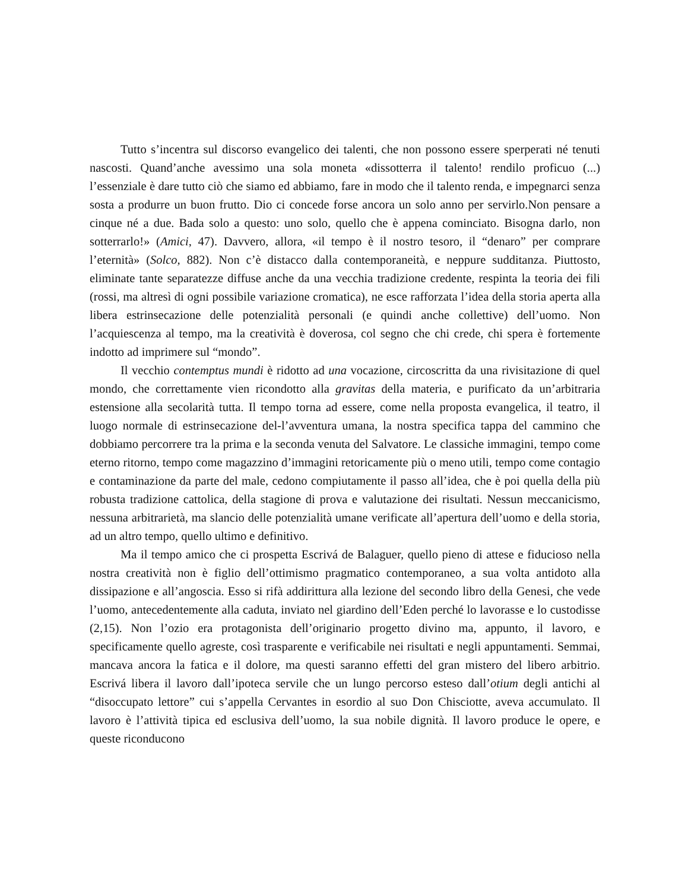Tutto s’incentra sul discorso evangelico dei talenti, che non possono essere sperperati né tenuti nascosti. Quand’anche avessimo una sola moneta «dissotterra il talento! rendilo proficuo (...) l’essenziale è dare tutto ciò che siamo ed abbiamo, fare in modo che il talento renda, e impegnarci senza sosta a produrre un buon frutto. Dio ci concede forse ancora un solo anno per servirlo.Non pensare a cinque né a due. Bada solo a questo: uno solo, quello che è appena cominciato. Bisogna darlo, non sotterrarlo!» (Amici, 47). Davvero, allora, «il tempo è il nostro tesoro, il “denaro” per comprare l’eternità» (Solco, 882). Non c’è distacco dalla contemporaneità, e neppure sudditanza. Piuttosto, eliminate tante separatezze diffuse anche da una vecchia tradizione credente, respinta la teoria dei fili (rossi, ma altresì di ogni possibile variazione cromatica), ne esce rafforzata l’idea della storia aperta alla libera estrinsecazione delle potenzialità personali (e quindi anche collettive) dell’uomo. Non l’acquiescenza al tempo, ma la creatività è doverosa, col segno che chi crede, chi spera è fortemente indotto ad imprimere sul “mondo”.
Il vecchio contemptus mundi è ridotto ad una vocazione, circoscritta da una rivisitazione di quel mondo, che correttamente vien ricondotto alla gravitas della materia, e purificato da un’arbitraria estensione alla secolarità tutta. Il tempo torna ad essere, come nella proposta evangelica, il teatro, il luogo normale di estrinsecazione del-l’avventura umana, la nostra specifica tappa del cammino che dobbiamo percorrere tra la prima e la seconda venuta del Salvatore. Le classiche immagini, tempo come eterno ritorno, tempo come magazzino d’immagini retoricamente più o meno utili, tempo come contagio e contaminazione da parte del male, cedono compiutamente il passo all’idea, che è poi quella della più robusta tradizione cattolica, della stagione di prova e valutazione dei risultati. Nessun meccanicismo, nessuna arbitrarietà, ma slancio delle potenzialità umane verificate all’apertura dell’uomo e della storia, ad un altro tempo, quello ultimo e definitivo.
Ma il tempo amico che ci prospetta Escrivá de Balaguer, quello pieno di attese e fiducioso nella nostra creatività non è figlio dell’ottimismo pragmatico contemporaneo, a sua volta antidoto alla dissipazione e all’angoscia. Esso si rifà addirittura alla lezione del secondo libro della Genesi, che vede l’uomo, antecedentemente alla caduta, inviato nel giardino dell’Eden perché lo lavorasse e lo custodisse (2,15). Non l’ozio era protagonista dell’originario progetto divino ma, appunto, il lavoro, e specificamente quello agreste, così trasparente e verificabile nei risultati e negli appuntamenti. Semmai, mancava ancora la fatica e il dolore, ma questi saranno effetti del gran mistero del libero arbitrio. Escrivá libera il lavoro dall’ipoteca servile che un lungo percorso esteso dall’otium degli antichi al “disoccupato lettore” cui s’appella Cervantes in esordio al suo Don Chisciotte, aveva accumulato. Il lavoro è l’attività tipica ed esclusiva dell’uomo, la sua nobile dignità. Il lavoro produce le opere, e queste riconducono